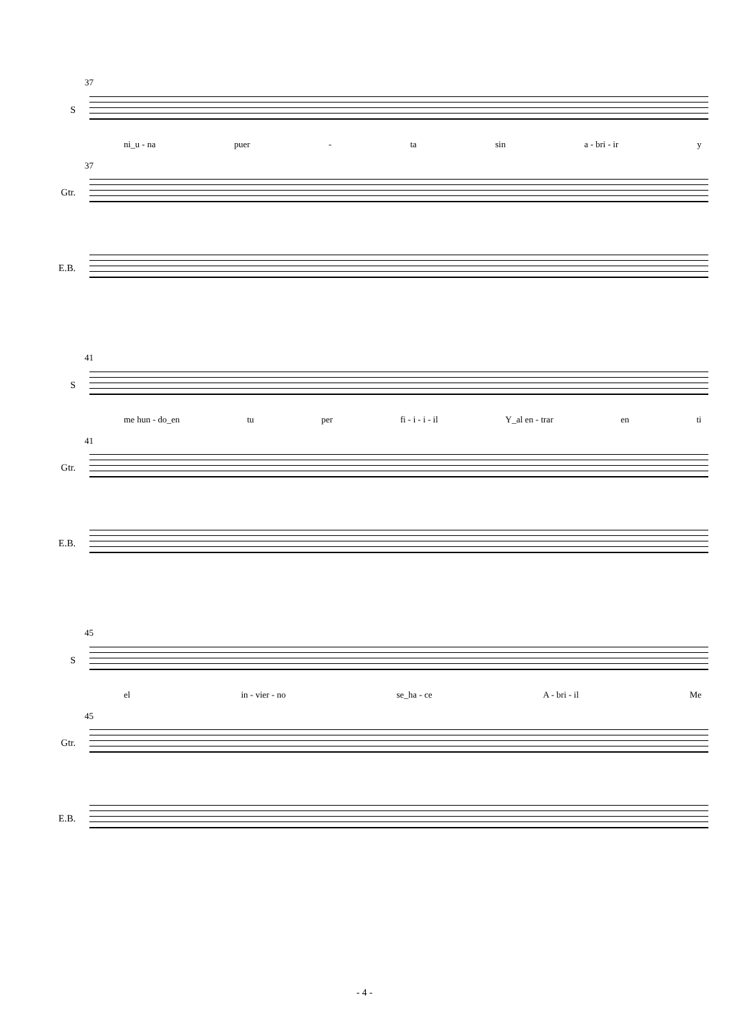37
S
ni_u - na puer - ta sin a - bri - ir y
37
Gtr.
E.B.
41
S
me hun - do_en tu per fi - i - i - il Y_al en - trar en ti
41
Gtr.
E.B.
45
S
el in - vier - no se_ha - ce A - bri - il Me
45
Gtr.
E.B.
- 4 -